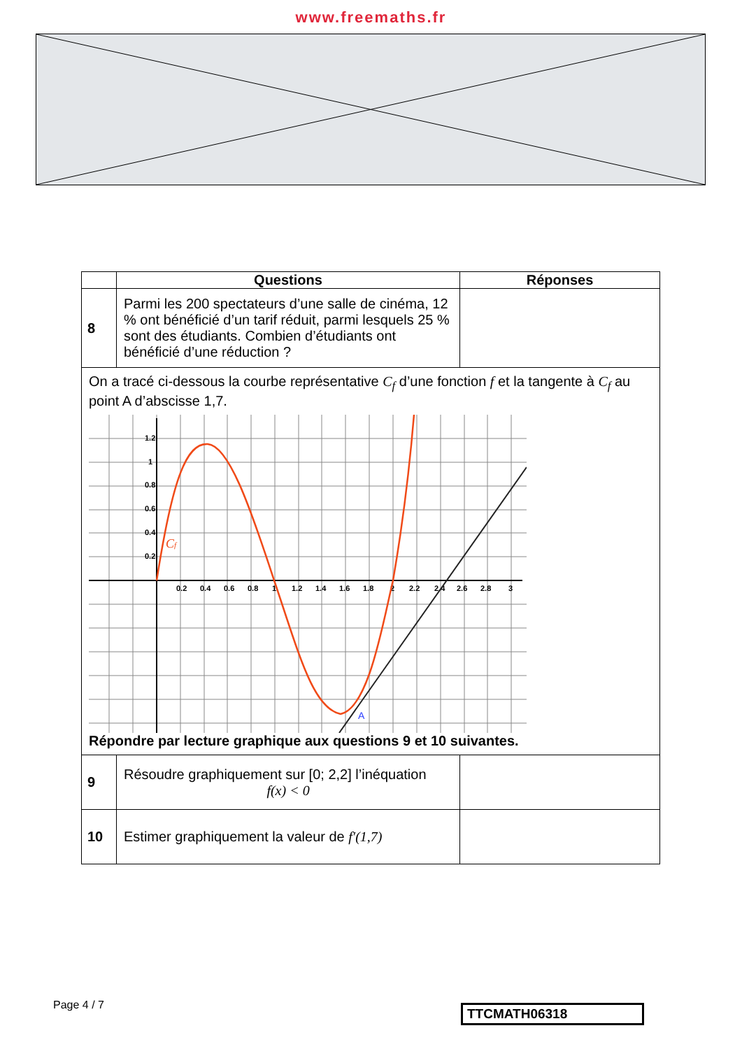www.freemaths.fr
| | Questions | Réponses |
| --- | --- | --- |
| 8 | Parmi les 200 spectateurs d’une salle de cinéma, 12 % ont bénéficié d’un tarif réduit, parmi lesquels 25 % sont des étudiants. Combien d’étudiants ont bénéficié d’une réduction ? | |
| On a tracé ci-dessous la courbe représentative C<sub>f</sub> d’une fonction f et la tangente à C<sub>f</sub> au point A d’abscisse 1,7. 1.2 1 0.8 0.6 0.4 0.2 0.2 0.4 0.6 0.8 1 1.2 1.4 1.6 1.8 2 2.2 2.4 2.6 2.8 3 C f A Répondre par lecture graphique aux questions 9 et 10 suivantes. | | |
| 9 | Résoudre graphiquement sur [0; 2,2] l’inéquation f(x) < 0 | |
| 10 | Estimer graphiquement la valeur de f′(1,7) | |
Page 4 / 7 TTCMATH06318